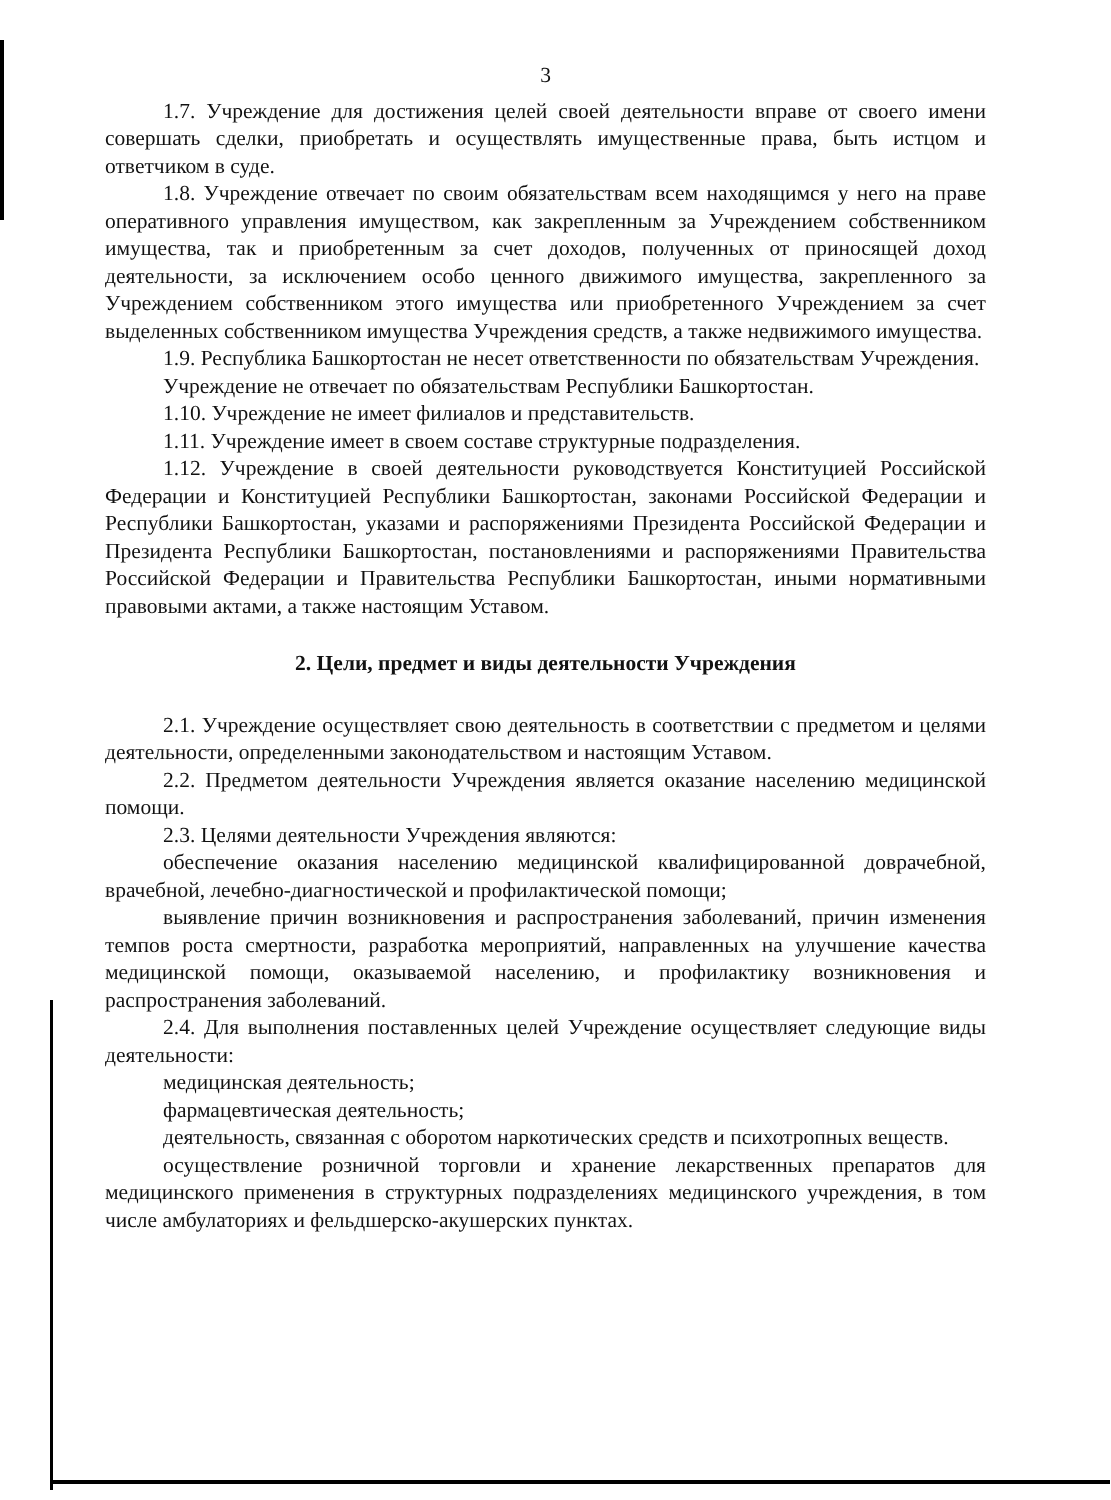3
1.7. Учреждение для достижения целей своей деятельности вправе от своего имени совершать сделки, приобретать и осуществлять имущественные права, быть истцом и ответчиком в суде.
1.8. Учреждение отвечает по своим обязательствам всем находящимся у него на праве оперативного управления имуществом, как закрепленным за Учреждением собственником имущества, так и приобретенным за счет доходов, полученных от приносящей доход деятельности, за исключением особо ценного движимого имущества, закрепленного за Учреждением собственником этого имущества или приобретенного Учреждением за счет выделенных собственником имущества Учреждения средств, а также недвижимого имущества.
1.9. Республика Башкортостан не несет ответственности по обязательствам Учреждения.
Учреждение не отвечает по обязательствам Республики Башкортостан.
1.10. Учреждение не имеет филиалов и представительств.
1.11. Учреждение имеет в своем составе структурные подразделения.
1.12. Учреждение в своей деятельности руководствуется Конституцией Российской Федерации и Конституцией Республики Башкортостан, законами Российской Федерации и Республики Башкортостан, указами и распоряжениями Президента Российской Федерации и Президента Республики Башкортостан, постановлениями и распоряжениями Правительства Российской Федерации и Правительства Республики Башкортостан, иными нормативными правовыми актами, а также настоящим Уставом.
2. Цели, предмет и виды деятельности Учреждения
2.1. Учреждение осуществляет свою деятельность в соответствии с предметом и целями деятельности, определенными законодательством и настоящим Уставом.
2.2. Предметом деятельности Учреждения является оказание населению медицинской помощи.
2.3. Целями деятельности Учреждения являются:
обеспечение оказания населению медицинской квалифицированной доврачебной, врачебной, лечебно-диагностической и профилактической помощи;
выявление причин возникновения и распространения заболеваний, причин изменения темпов роста смертности, разработка мероприятий, направленных на улучшение качества медицинской помощи, оказываемой населению, и профилактику возникновения и распространения заболеваний.
2.4. Для выполнения поставленных целей Учреждение осуществляет следующие виды деятельности:
медицинская деятельность;
фармацевтическая деятельность;
деятельность, связанная с оборотом наркотических средств и психотропных веществ.
осуществление розничной торговли и хранение лекарственных препаратов для медицинского применения в структурных подразделениях медицинского учреждения, в том числе амбулаториях и фельдшерско-акушерских пунктах.